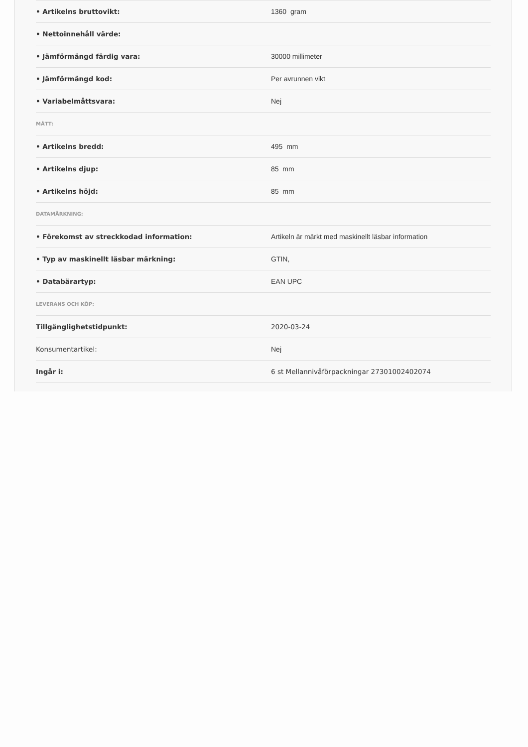| • Artikelns bruttovikt: | 1360 gram |
| • Nettoinnehåll värde: | |
| • Jämförmängd färdig vara: | 30000 millimeter |
| • Jämförmängd kod: | Per avrunnen vikt |
| • Variabelmåttsvara: | Nej |
| MÅTT: | |
| • Artikelns bredd: | 495 mm |
| • Artikelns djup: | 85 mm |
| • Artikelns höjd: | 85 mm |
| DATAMÄRKNING: | |
| • Förekomst av streckkodad information: | Artikeln är märkt med maskinellt läsbar information |
| • Typ av maskinellt läsbar märkning: | GTIN, |
| • Databärartyp: | EAN UPC |
| LEVERANS OCH KÖP: | |
| Tillgänglighetstidpunkt: | 2020-03-24 |
| Konsumentartikel: | Nej |
| Ingår i: | 6 st Mellannivåförpackningar 27301002402074 |